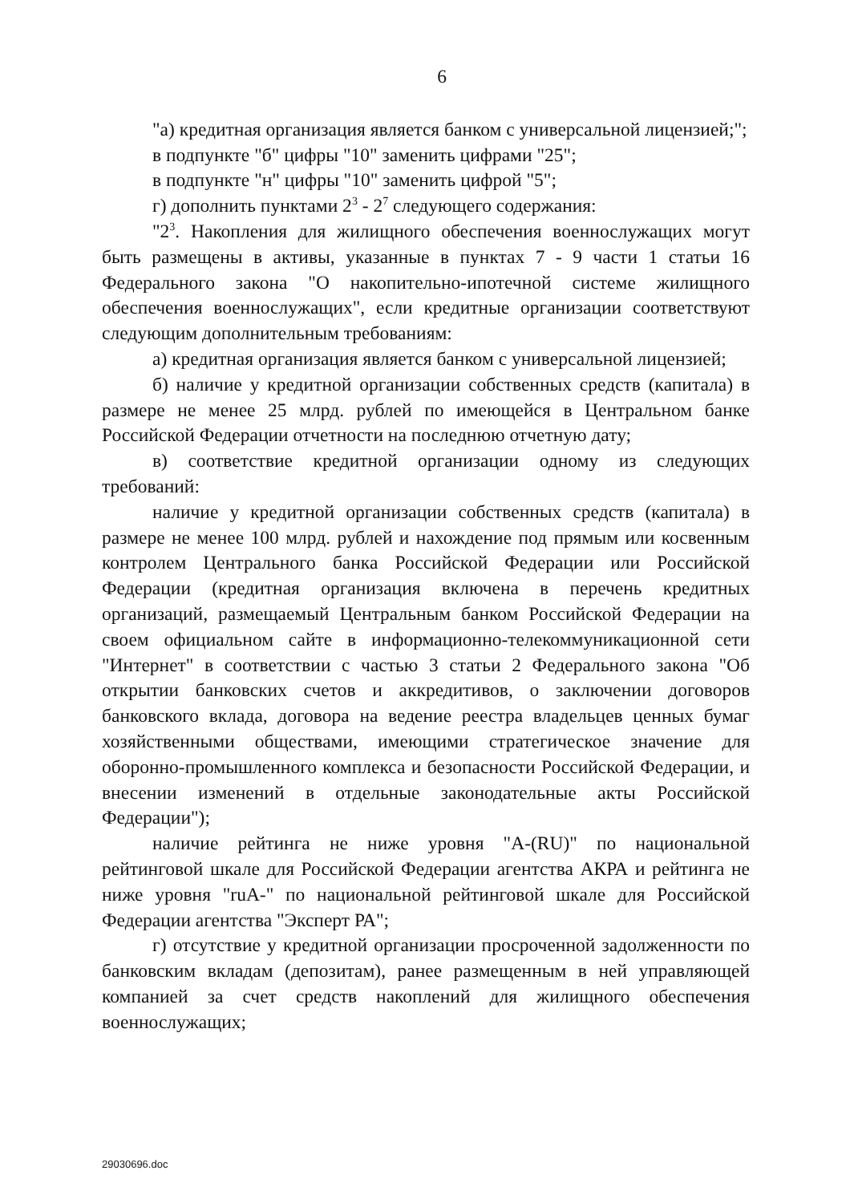6
"а) кредитная организация является банком с универсальной лицензией;";
в подпункте "б" цифры "10" заменить цифрами "25";
в подпункте "н" цифры "10" заменить цифрой "5";
г) дополнить пунктами 2<sup>3</sup> - 2<sup>7</sup> следующего содержания:
"2<sup>3</sup>. Накопления для жилищного обеспечения военнослужащих могут быть размещены в активы, указанные в пунктах 7 - 9 части 1 статьи 16 Федерального закона "О накопительно-ипотечной системе жилищного обеспечения военнослужащих", если кредитные организации соответствуют следующим дополнительным требованиям:
а) кредитная организация является банком с универсальной лицензией;
б) наличие у кредитной организации собственных средств (капитала) в размере не менее 25 млрд. рублей по имеющейся в Центральном банке Российской Федерации отчетности на последнюю отчетную дату;
в) соответствие кредитной организации одному из следующих требований:
наличие у кредитной организации собственных средств (капитала) в размере не менее 100 млрд. рублей и нахождение под прямым или косвенным контролем Центрального банка Российской Федерации или Российской Федерации (кредитная организация включена в перечень кредитных организаций, размещаемый Центральным банком Российской Федерации на своем официальном сайте в информационно-телекоммуникационной сети "Интернет" в соответствии с частью 3 статьи 2 Федерального закона "Об открытии банковских счетов и аккредитивов, о заключении договоров банковского вклада, договора на ведение реестра владельцев ценных бумаг хозяйственными обществами, имеющими стратегическое значение для оборонно-промышленного комплекса и безопасности Российской Федерации, и внесении изменений в отдельные законодательные акты Российской Федерации");
наличие рейтинга не ниже уровня "A-(RU)" по национальной рейтинговой шкале для Российской Федерации агентства АКРА и рейтинга не ниже уровня "ruA-" по национальной рейтинговой шкале для Российской Федерации агентства "Эксперт РА";
г) отсутствие у кредитной организации просроченной задолженности по банковским вкладам (депозитам), ранее размещенным в ней управляющей компанией за счет средств накоплений для жилищного обеспечения военнослужащих;
29030696.doc